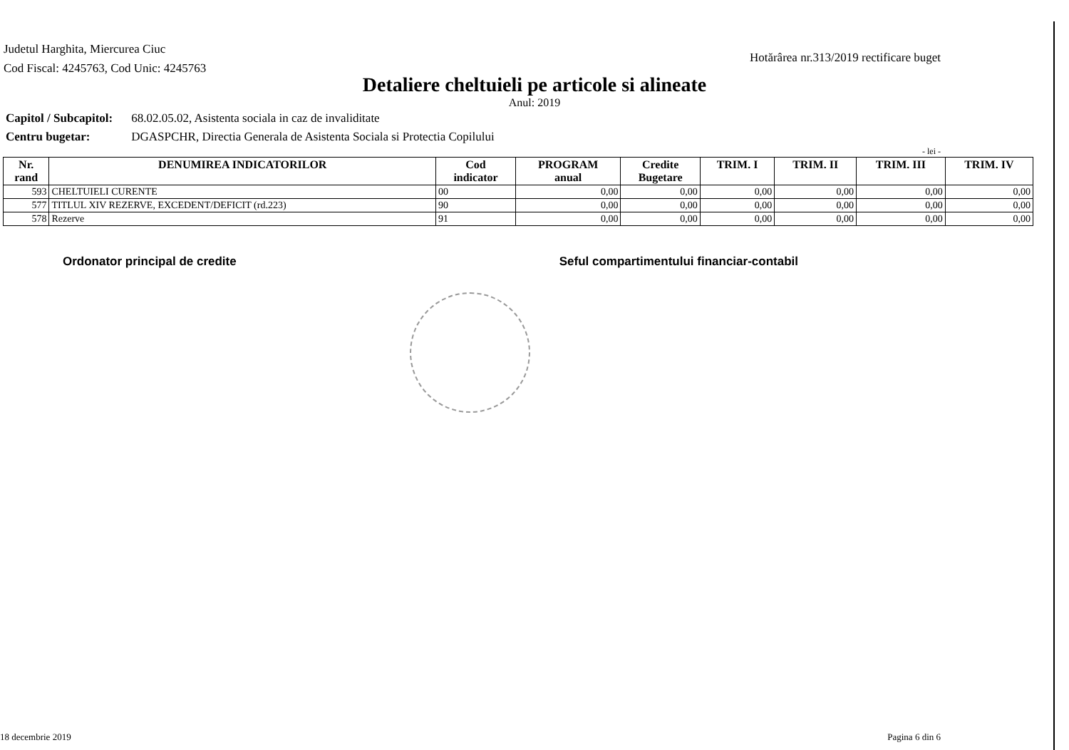Judetul Harghita, Miercurea Ciuc
Cod Fiscal: 4245763, Cod Unic: 4245763
Hotărârea nr.313/2019 rectificare buget
Detaliere cheltuieli pe articole si alineate
Anul: 2019
Capitol / Subcapitol: 68.02.05.02, Asistenta sociala in caz de invaliditate
Centru bugetar: DGASPCHR, Directia Generala de Asistenta Sociala si Protectia Copilului
- lei -
| Nr. rand | DENUMIREA INDICATORILOR | Cod indicator | PROGRAM anual | Credite Bugetare | TRIM. I | TRIM. II | TRIM. III | TRIM. IV |
| --- | --- | --- | --- | --- | --- | --- | --- | --- |
| 593 | CHELTUIELI CURENTE | 00 | 0,00 | 0,00 | 0,00 | 0,00 | 0,00 | 0,00 |
| 577 | TITLUL XIV REZERVE, EXCEDENT/DEFICIT (rd.223) | 90 | 0,00 | 0,00 | 0,00 | 0,00 | 0,00 | 0,00 |
| 578 | Rezerve | 91 | 0,00 | 0,00 | 0,00 | 0,00 | 0,00 | 0,00 |
Ordonator principal de credite Seful compartimentului financiar-contabil
18 decembrie 2019 Pagina 6 din 6